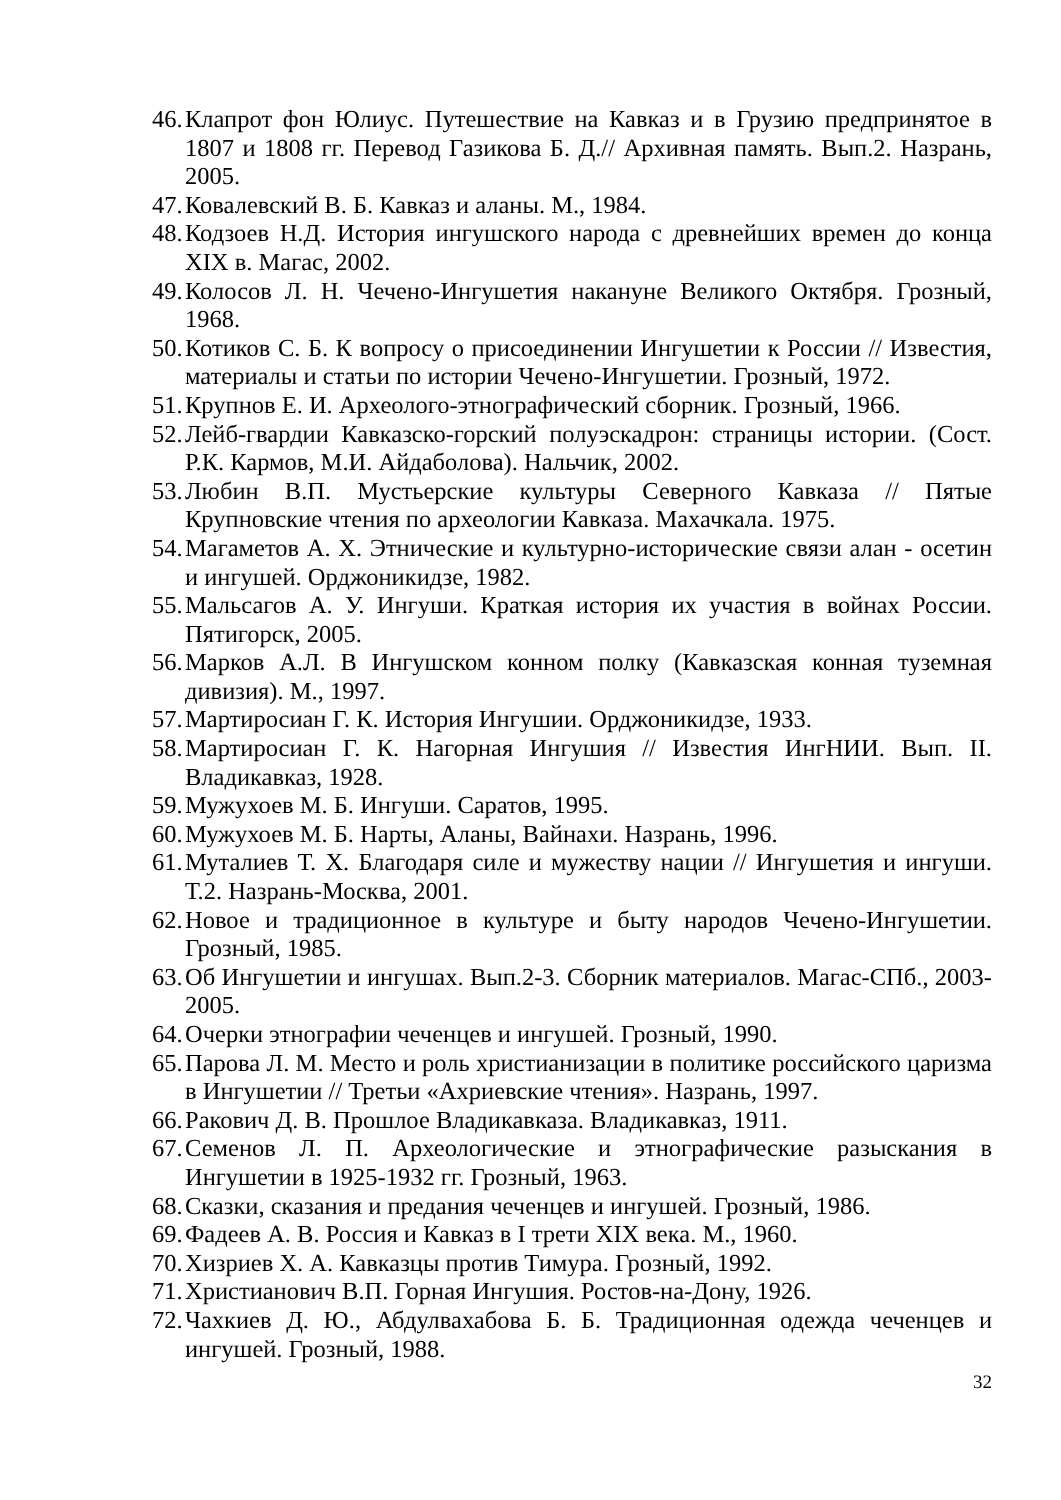46. Клапрот фон Юлиус. Путешествие на Кавказ и в Грузию предпринятое в 1807 и 1808 гг. Перевод Газикова Б. Д.// Архивная память. Вып.2. Назрань, 2005.
47. Ковалевский В. Б. Кавказ и аланы. М., 1984.
48. Кодзоев Н.Д. История ингушского народа с древнейших времен до конца XIX в. Магас, 2002.
49. Колосов Л. Н. Чечено-Ингушетия накануне Великого Октября. Грозный, 1968.
50. Котиков С. Б. К вопросу о присоединении Ингушетии к России // Известия, материалы и статьи по истории Чечено-Ингушетии. Грозный, 1972.
51. Крупнов Е. И. Археолого-этнографический сборник. Грозный, 1966.
52. Лейб-гвардии Кавказско-горский полуэскадрон: страницы истории. (Сост. Р.К. Кармов, М.И. Айдаболова). Нальчик, 2002.
53. Любин В.П. Мустьерские культуры Северного Кавказа // Пятые Крупновские чтения по археологии Кавказа. Махачкала. 1975.
54. Магаметов А. Х. Этнические и культурно-исторические связи алан - осетин и ингушей. Орджоникидзе, 1982.
55. Мальсагов А. У. Ингуши. Краткая история их участия в войнах России. Пятигорск, 2005.
56. Марков А.Л. В Ингушском конном полку (Кавказская конная туземная дивизия). М., 1997.
57. Мартиросиан Г. К. История Ингушии. Орджоникидзе, 1933.
58. Мартиросиан Г. К. Нагорная Ингушия // Известия ИнгНИИ. Вып. II. Владикавказ, 1928.
59. Мужухоев М. Б. Ингуши. Саратов, 1995.
60. Мужухоев М. Б. Нарты, Аланы, Вайнахи. Назрань, 1996.
61. Муталиев Т. Х. Благодаря силе и мужеству нации // Ингушетия и ингуши. Т.2. Назрань-Москва, 2001.
62. Новое и традиционное в культуре и быту народов Чечено-Ингушетии. Грозный, 1985.
63. Об Ингушетии и ингушах. Вып.2-3. Сборник материалов. Магас-СПб., 2003-2005.
64. Очерки этнографии чеченцев и ингушей. Грозный, 1990.
65. Парова Л. М. Место и роль христианизации в политике российского царизма в Ингушетии // Третьи «Ахриевские чтения». Назрань, 1997.
66. Ракович Д. В. Прошлое Владикавказа. Владикавказ, 1911.
67. Семенов Л. П. Археологические и этнографические разыскания в Ингушетии в 1925-1932 гг. Грозный, 1963.
68. Сказки, сказания и предания чеченцев и ингушей. Грозный, 1986.
69. Фадеев А. В. Россия и Кавказ в I трети XIX века. М., 1960.
70. Хизриев Х. А. Кавказцы против Тимура. Грозный, 1992.
71. Христианович В.П. Горная Ингушия. Ростов-на-Дону, 1926.
72. Чахкиев Д. Ю., Абдулвахабова Б. Б. Традиционная одежда чеченцев и ингушей. Грозный, 1988.
32